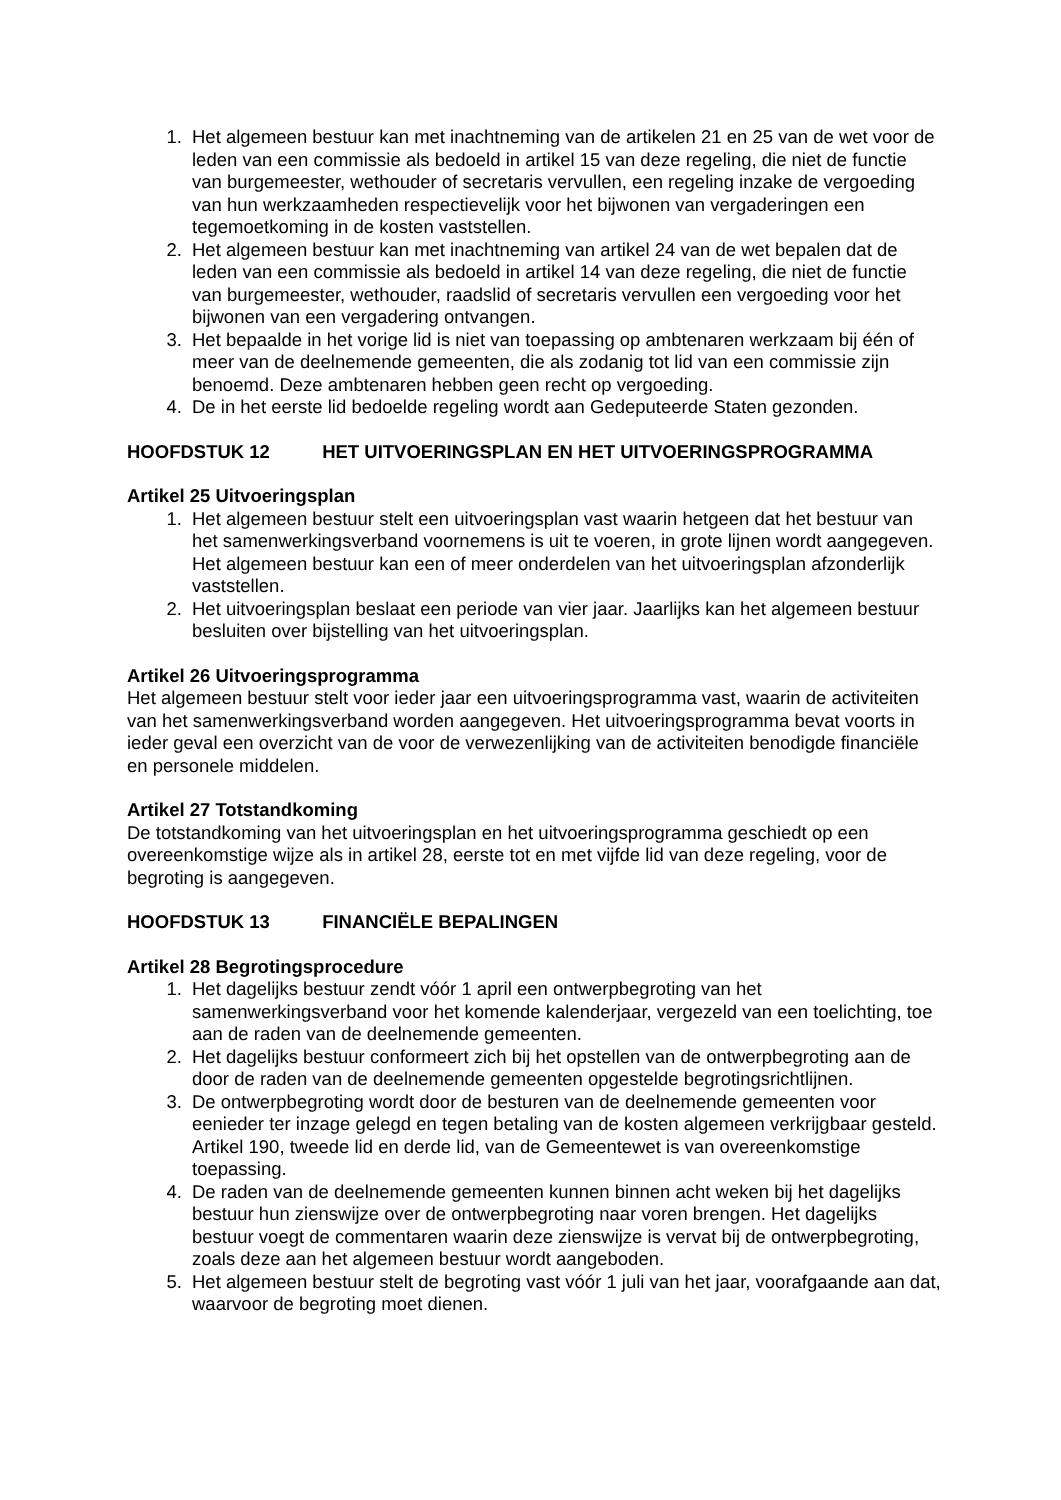1. Het algemeen bestuur kan met inachtneming van de artikelen 21 en 25 van de wet voor de leden van een commissie als bedoeld in artikel 15 van deze regeling, die niet de functie van burgemeester, wethouder of secretaris vervullen, een regeling inzake de vergoeding van hun werkzaamheden respectievelijk voor het bijwonen van vergaderingen een tegemoetkoming in de kosten vaststellen.
2. Het algemeen bestuur kan met inachtneming van artikel 24 van de wet bepalen dat de leden van een commissie als bedoeld in artikel 14 van deze regeling, die niet de functie van burgemeester, wethouder, raadslid of secretaris vervullen een vergoeding voor het bijwonen van een vergadering ontvangen.
3. Het bepaalde in het vorige lid is niet van toepassing op ambtenaren werkzaam bij één of meer van de deelnemende gemeenten, die als zodanig tot lid van een commissie zijn benoemd. Deze ambtenaren hebben geen recht op vergoeding.
4. De in het eerste lid bedoelde regeling wordt aan Gedeputeerde Staten gezonden.
HOOFDSTUK 12 HET UITVOERINGSPLAN EN HET UITVOERINGSPROGRAMMA
Artikel 25 Uitvoeringsplan
1. Het algemeen bestuur stelt een uitvoeringsplan vast waarin hetgeen dat het bestuur van het samenwerkingsverband voornemens is uit te voeren, in grote lijnen wordt aangegeven. Het algemeen bestuur kan een of meer onderdelen van het uitvoeringsplan afzonderlijk vaststellen.
2. Het uitvoeringsplan beslaat een periode van vier jaar. Jaarlijks kan het algemeen bestuur besluiten over bijstelling van het uitvoeringsplan.
Artikel 26 Uitvoeringsprogramma
Het algemeen bestuur stelt voor ieder jaar een uitvoeringsprogramma vast, waarin de activiteiten van het samenwerkingsverband worden aangegeven. Het uitvoeringsprogramma bevat voorts in ieder geval een overzicht van de voor de verwezenlijking van de activiteiten benodigde financiële en personele middelen.
Artikel 27 Totstandkoming
De totstandkoming van het uitvoeringsplan en het uitvoeringsprogramma geschiedt op een overeenkomstige wijze als in artikel 28, eerste tot en met vijfde lid van deze regeling, voor de begroting is aangegeven.
HOOFDSTUK 13 FINANCIËLE BEPALINGEN
Artikel 28 Begrotingsprocedure
1. Het dagelijks bestuur zendt vóór 1 april een ontwerpbegroting van het samenwerkingsverband voor het komende kalenderjaar, vergezeld van een toelichting, toe aan de raden van de deelnemende gemeenten.
2. Het dagelijks bestuur conformeert zich bij het opstellen van de ontwerpbegroting aan de door de raden van de deelnemende gemeenten opgestelde begrotingsrichtlijnen.
3. De ontwerpbegroting wordt door de besturen van de deelnemende gemeenten voor eenieder ter inzage gelegd en tegen betaling van de kosten algemeen verkrijgbaar gesteld. Artikel 190, tweede lid en derde lid, van de Gemeentewet is van overeenkomstige toepassing.
4. De raden van de deelnemende gemeenten kunnen binnen acht weken bij het dagelijks bestuur hun zienswijze over de ontwerpbegroting naar voren brengen. Het dagelijks bestuur voegt de commentaren waarin deze zienswijze is vervat bij de ontwerpbegroting, zoals deze aan het algemeen bestuur wordt aangeboden.
5. Het algemeen bestuur stelt de begroting vast vóór 1 juli van het jaar, voorafgaande aan dat, waarvoor de begroting moet dienen.